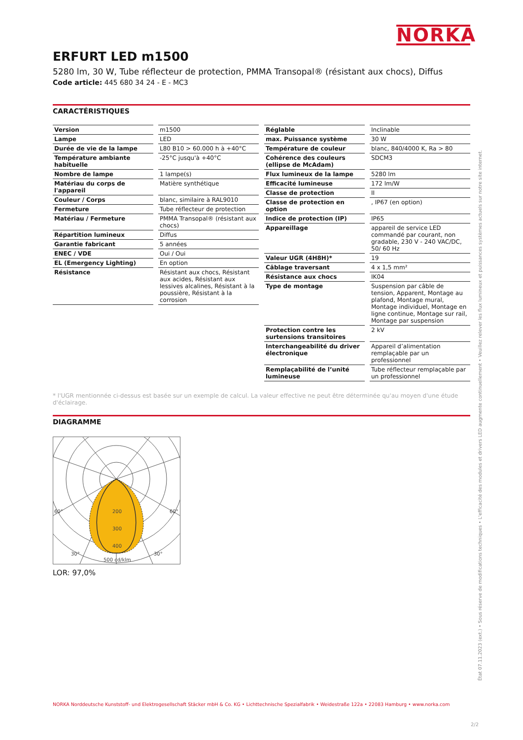NORKA
ERFURT LED m1500
5280 lm, 30 W, Tube réflecteur de protection, PMMA Transopal® (résistant aux chocs), Diffus
Code article: 445 680 34 24 - E - MC3
CARACTÉRISTIQUES
| Version | m1500 |
| Lampe | LED |
| Durée de vie de la lampe | L80 B10 > 60.000 h à +40°C |
| Température ambiante habituelle | -25°C jusqu'à +40°C |
| Nombre de lampe | 1 lampe(s) |
| Matériau du corps de l'appareil | Matière synthétique |
| Couleur / Corps | blanc, similaire à RAL9010 |
| Fermeture | Tube réflecteur de protection |
| Matériau / Fermeture | PMMA Transopal® (résistant aux chocs) |
| Répartition lumineux | Diffus |
| Garantie fabricant | 5 années |
| ENEC / VDE | Oui / Oui |
| EL (Emergency Lighting) | En option |
| Résistance | Résistant aux chocs, Résistant aux acides, Résistant aux lessives alcalines, Résistant à la poussière, Résistant à la corrosion |
| Réglable | Inclinable |
| max. Puissance système | 30 W |
| Température de couleur | blanc, 840/4000 K, Ra > 80 |
| Cohérence des couleurs (ellipse de McAdam) | SDCM3 |
| Flux lumineux de la lampe | 5280 lm |
| Efficacité lumineuse | 172 lm/W |
| Classe de protection | II |
| Classe de protection en option | , IP67 (en option) |
| Indice de protection (IP) | IP65 |
| Appareillage | appareil de service LED commandé par courant, non gradable, 230 V - 240 VAC/DC, 50/ 60 Hz |
| Valeur UGR (4H8H)* | 19 |
| Câblage traversant | 4 x 1,5 mm² |
| Résistance aux chocs | IK04 |
| Type de montage | Suspension par câble de tension, Apparent, Montage au plafond, Montage mural, Montage individuel, Montage en ligne continue, Montage sur rail, Montage par suspension |
| Protection contre les surtensions transitoires | 2 kV |
| Interchangeabilité du driver électronique | Appareil d’alimentation remplaçable par un professionnel |
| Remplaçabilité de l’unité lumineuse | Tube réflecteur remplaçable par un professionnel |
* l'UGR mentionnée ci-dessus est basée sur un exemple de calcul. La valeur effective ne peut être déterminée qu'au moyen d'une étude d'éclairage.
DIAGRAMME
200
300
400
60°
60°
30°
30°
500 cd/klm
LOR: 97,0%
État 07.11.2023 (ext.) • Sous réserve de modifications techniques • L'efficacité des modules et drivers LED augmente continuellement • Veuillez relever les flux lumineux et puissances systèmes actuels sur notre site internet.
NORKA Norddeutsche Kunststoff- und Elektrogesellschaft Stäcker mbH & Co. KG • Lichttechnische Spezialfabrik • Weidestraße 122a • 22083 Hamburg • www.norka.com
2/2